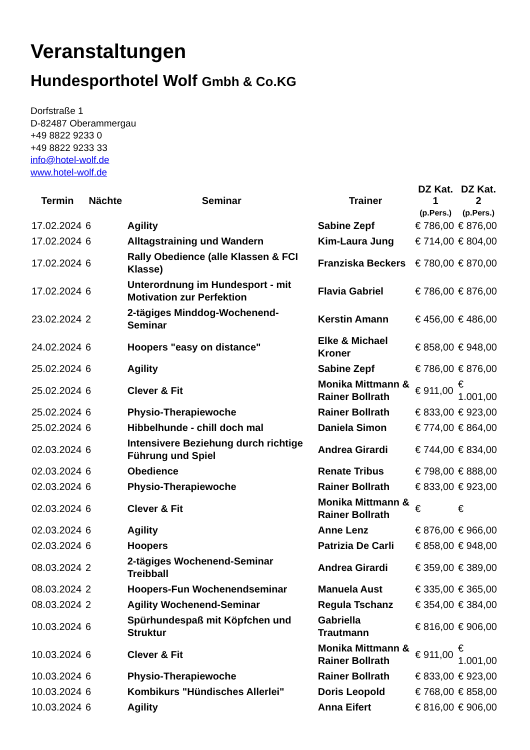Veranstaltungen
Hundesporthotel Wolf Gmbh & Co.KG
Dorfstraße 1
D-82487 Oberammergau
+49 8822 9233 0
+49 8822 9233 33
info@hotel-wolf.de
www.hotel-wolf.de
| Termin | Nächte | Seminar | Trainer | DZ Kat. 1 (p.Pers.) | DZ Kat. 2 (p.Pers.) |
| --- | --- | --- | --- | --- | --- |
| 17.02.2024 | 6 | Agility | Sabine Zepf | € 786,00 | € 876,00 |
| 17.02.2024 | 6 | Alltagstraining und Wandern | Kim-Laura Jung | € 714,00 | € 804,00 |
| 17.02.2024 | 6 | Rally Obedience (alle Klassen & FCI Klasse) | Franziska Beckers | € 780,00 | € 870,00 |
| 17.02.2024 | 6 | Unterordnung im Hundesport - mit Motivation zur Perfektion | Flavia Gabriel | € 786,00 | € 876,00 |
| 23.02.2024 | 2 | 2-tägiges Minddog-Wochenend-Seminar | Kerstin Amann | € 456,00 | € 486,00 |
| 24.02.2024 | 6 | Hoopers "easy on distance" | Elke & Michael Kroner | € 858,00 | € 948,00 |
| 25.02.2024 | 6 | Agility | Sabine Zepf | € 786,00 | € 876,00 |
| 25.02.2024 | 6 | Clever & Fit | Monika Mittmann & Rainer Bollrath | € 911,00 | € 1.001,00 |
| 25.02.2024 | 6 | Physio-Therapiewoche | Rainer Bollrath | € 833,00 | € 923,00 |
| 25.02.2024 | 6 | Hibbelhunde - chill doch mal | Daniela Simon | € 774,00 | € 864,00 |
| 02.03.2024 | 6 | Intensivere Beziehung durch richtige Führung und Spiel | Andrea Girardi | € 744,00 | € 834,00 |
| 02.03.2024 | 6 | Obedience | Renate Tribus | € 798,00 | € 888,00 |
| 02.03.2024 | 6 | Physio-Therapiewoche | Rainer Bollrath | € 833,00 | € 923,00 |
| 02.03.2024 | 6 | Clever & Fit | Monika Mittmann & Rainer Bollrath | € | € |
| 02.03.2024 | 6 | Agility | Anne Lenz | € 876,00 | € 966,00 |
| 02.03.2024 | 6 | Hoopers | Patrizia De Carli | € 858,00 | € 948,00 |
| 08.03.2024 | 2 | 2-tägiges Wochenend-Seminar Treibball | Andrea Girardi | € 359,00 | € 389,00 |
| 08.03.2024 | 2 | Hoopers-Fun Wochenendseminar | Manuela Aust | € 335,00 | € 365,00 |
| 08.03.2024 | 2 | Agility Wochenend-Seminar | Regula Tschanz | € 354,00 | € 384,00 |
| 10.03.2024 | 6 | Spürhundespaß mit Köpfchen und Struktur | Gabriella Trautmann | € 816,00 | € 906,00 |
| 10.03.2024 | 6 | Clever & Fit | Monika Mittmann & Rainer Bollrath | € 911,00 | € 1.001,00 |
| 10.03.2024 | 6 | Physio-Therapiewoche | Rainer Bollrath | € 833,00 | € 923,00 |
| 10.03.2024 | 6 | Kombikurs "Hündisches Allerlei" | Doris Leopold | € 768,00 | € 858,00 |
| 10.03.2024 | 6 | Agility | Anna Eifert | € 816,00 | € 906,00 |